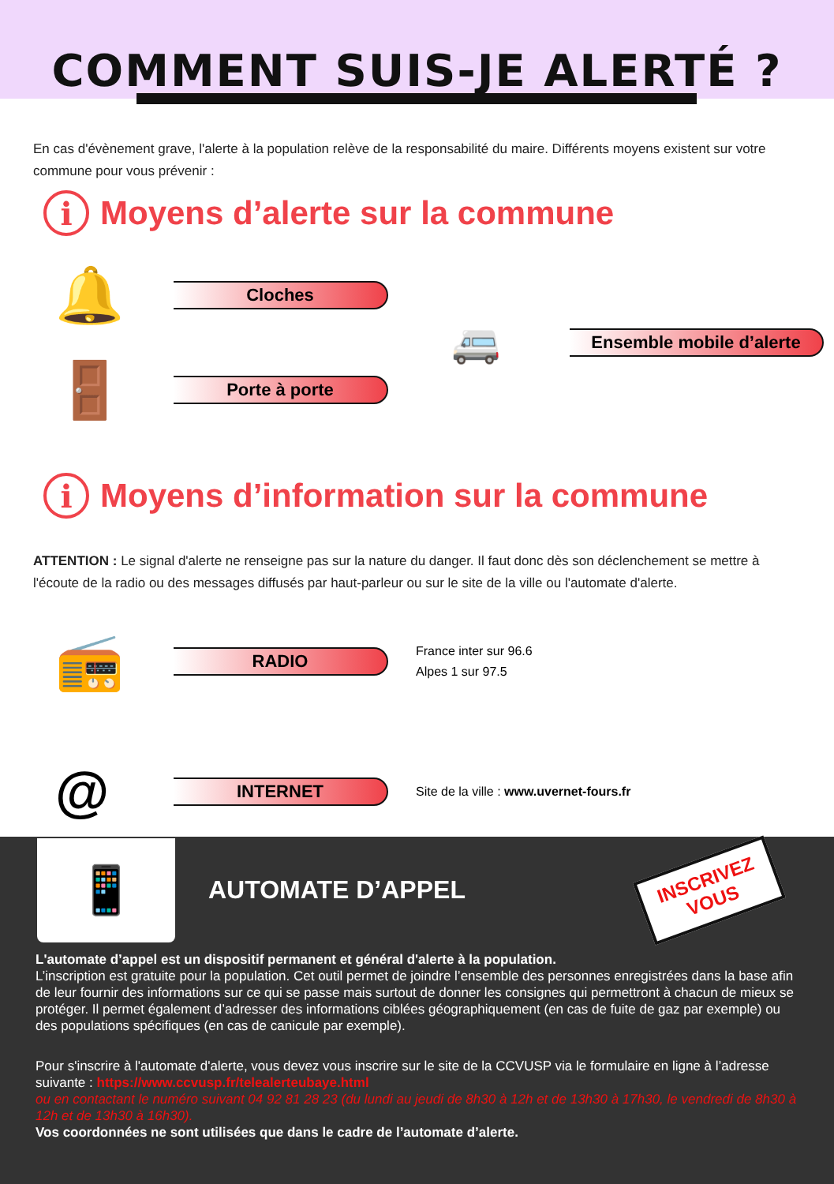COMMENT SUIS-JE ALERTÉ ?
En cas d'évènement grave, l'alerte à la population relève de la responsabilité du maire. Différents moyens existent sur votre commune pour vous prévenir :
i Moyens d’alerte sur la commune
🔔
Cloches
🚪
Porte à porte
🚐 Ensemble mobile d’alerte
i Moyens d’information sur la commune
ATTENTION : Le signal d'alerte ne renseigne pas sur la nature du danger. Il faut donc dès son déclenchement se mettre à l'écoute de la radio ou des messages diffusés par haut-parleur ou sur le site de la ville ou l'automate d'alerte.
📻
RADIO
France inter sur 96.6
Alpes 1 sur 97.5
@
INTERNET
Site de la ville : www.uvernet-fours.fr
📱
AUTOMATE D’APPEL
INSCRIVEZ
VOUS
L'automate d’appel est un dispositif permanent et général d'alerte à la population.
L’inscription est gratuite pour la population. Cet outil permet de joindre l’ensemble des personnes enregistrées dans la base afin de leur fournir des informations sur ce qui se passe mais surtout de donner les consignes qui permettront à chacun de mieux se protéger. Il permet également d’adresser des informations ciblées géographiquement (en cas de fuite de gaz par exemple) ou des populations spécifiques (en cas de canicule par exemple).
Pour s'inscrire à l'automate d'alerte, vous devez vous inscrire sur le site de la CCVUSP via le formulaire en ligne à l’adresse suivante : https://www.ccvusp.fr/telealerteubaye.html
ou en contactant le numéro suivant 04 92 81 28 23 (du lundi au jeudi de 8h30 à 12h et de 13h30 à 17h30, le vendredi de 8h30 à 12h et de 13h30 à 16h30).
Vos coordonnées ne sont utilisées que dans le cadre de l’automate d’alerte.